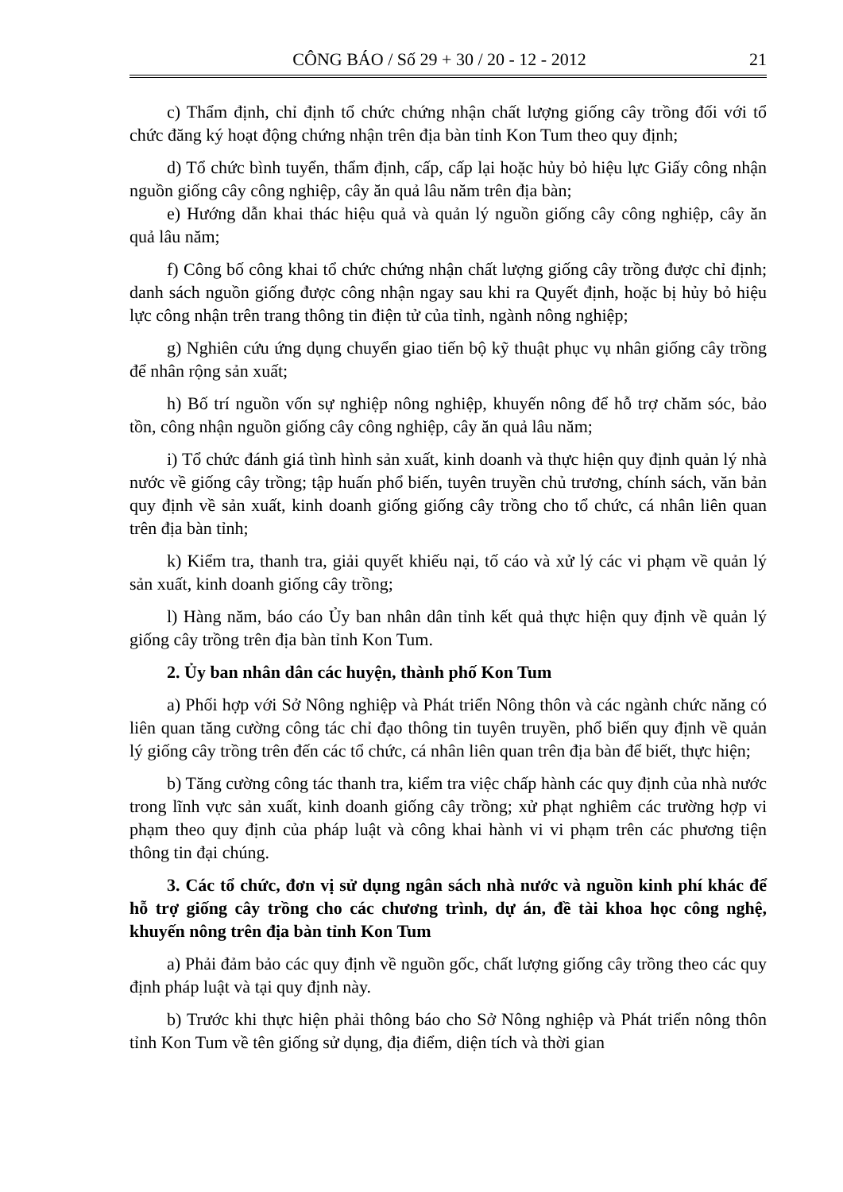CÔNG BÁO / Số 29 + 30 / 20 - 12 - 2012 21
c) Thẩm định, chỉ định tổ chức chứng nhận chất lượng giống cây trồng đối với tổ chức đăng ký hoạt động chứng nhận trên địa bàn tỉnh Kon Tum theo quy định;
d) Tổ chức bình tuyển, thẩm định, cấp, cấp lại hoặc hủy bỏ hiệu lực Giấy công nhận nguồn giống cây công nghiệp, cây ăn quả lâu năm trên địa bàn;
e) Hướng dẫn khai thác hiệu quả và quản lý nguồn giống cây công nghiệp, cây ăn quả lâu năm;
f) Công bố công khai tổ chức chứng nhận chất lượng giống cây trồng được chỉ định; danh sách nguồn giống được công nhận ngay sau khi ra Quyết định, hoặc bị hủy bỏ hiệu lực công nhận trên trang thông tin điện tử của tỉnh, ngành nông nghiệp;
g) Nghiên cứu ứng dụng chuyển giao tiến bộ kỹ thuật phục vụ nhân giống cây trồng để nhân rộng sản xuất;
h) Bố trí nguồn vốn sự nghiệp nông nghiệp, khuyến nông để hỗ trợ chăm sóc, bảo tồn, công nhận nguồn giống cây công nghiệp, cây ăn quả lâu năm;
i) Tổ chức đánh giá tình hình sản xuất, kinh doanh và thực hiện quy định quản lý nhà nước về giống cây trồng; tập huấn phổ biến, tuyên truyền chủ trương, chính sách, văn bản quy định về sản xuất, kinh doanh giống giống cây trồng cho tổ chức, cá nhân liên quan trên địa bàn tỉnh;
k) Kiểm tra, thanh tra, giải quyết khiếu nại, tố cáo và xử lý các vi phạm về quản lý sản xuất, kinh doanh giống cây trồng;
l) Hàng năm, báo cáo Ủy ban nhân dân tỉnh kết quả thực hiện quy định về quản lý giống cây trồng trên địa bàn tỉnh Kon Tum.
2. Ủy ban nhân dân các huyện, thành phố Kon Tum
a) Phối hợp với Sở Nông nghiệp và Phát triển Nông thôn và các ngành chức năng có liên quan tăng cường công tác chỉ đạo thông tin tuyên truyền, phổ biến quy định về quản lý giống cây trồng trên đến các tổ chức, cá nhân liên quan trên địa bàn để biết, thực hiện;
b) Tăng cường công tác thanh tra, kiểm tra việc chấp hành các quy định của nhà nước trong lĩnh vực sản xuất, kinh doanh giống cây trồng; xử phạt nghiêm các trường hợp vi phạm theo quy định của pháp luật và công khai hành vi vi phạm trên các phương tiện thông tin đại chúng.
3. Các tổ chức, đơn vị sử dụng ngân sách nhà nước và nguồn kinh phí khác để hỗ trợ giống cây trồng cho các chương trình, dự án, đề tài khoa học công nghệ, khuyến nông trên địa bàn tỉnh Kon Tum
a) Phải đảm bảo các quy định về nguồn gốc, chất lượng giống cây trồng theo các quy định pháp luật và tại quy định này.
b) Trước khi thực hiện phải thông báo cho Sở Nông nghiệp và Phát triển nông thôn tỉnh Kon Tum về tên giống sử dụng, địa điểm, diện tích và thời gian